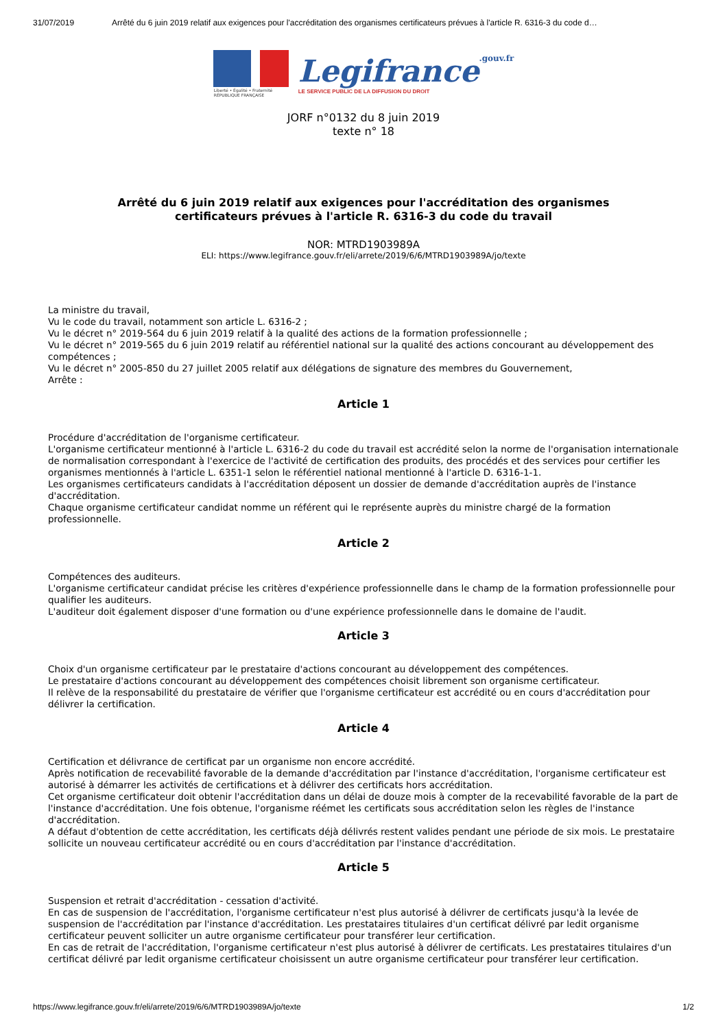31/07/2019 Arrêté du 6 juin 2019 relatif aux exigences pour l'accréditation des organismes certificateurs prévues à l'article R. 6316-3 du code d…
Liberté • Égalité • Fraternité
RÉPUBLIQUE FRANÇAISE
Legifrance.gouv.fr
LE SERVICE PUBLIC DE LA DIFFUSION DU DROIT
JORF n°0132 du 8 juin 2019
texte n° 18
Arrêté du 6 juin 2019 relatif aux exigences pour l'accréditation des organismes certificateurs prévues à l'article R. 6316-3 du code du travail
NOR: MTRD1903989A
ELI: https://www.legifrance.gouv.fr/eli/arrete/2019/6/6/MTRD1903989A/jo/texte
La ministre du travail,
Vu le code du travail, notamment son article L. 6316-2 ;
Vu le décret n° 2019-564 du 6 juin 2019 relatif à la qualité des actions de la formation professionnelle ;
Vu le décret n° 2019-565 du 6 juin 2019 relatif au référentiel national sur la qualité des actions concourant au développement des compétences ;
Vu le décret n° 2005-850 du 27 juillet 2005 relatif aux délégations de signature des membres du Gouvernement,
Arrête :
Article 1
Procédure d'accréditation de l'organisme certificateur.
L'organisme certificateur mentionné à l'article L. 6316-2 du code du travail est accrédité selon la norme de l'organisation internationale de normalisation correspondant à l'exercice de l'activité de certification des produits, des procédés et des services pour certifier les organismes mentionnés à l'article L. 6351-1 selon le référentiel national mentionné à l'article D. 6316-1-1.
Les organismes certificateurs candidats à l'accréditation déposent un dossier de demande d'accréditation auprès de l'instance d'accréditation.
Chaque organisme certificateur candidat nomme un référent qui le représente auprès du ministre chargé de la formation professionnelle.
Article 2
Compétences des auditeurs.
L'organisme certificateur candidat précise les critères d'expérience professionnelle dans le champ de la formation professionnelle pour qualifier les auditeurs.
L'auditeur doit également disposer d'une formation ou d'une expérience professionnelle dans le domaine de l'audit.
Article 3
Choix d'un organisme certificateur par le prestataire d'actions concourant au développement des compétences.
Le prestataire d'actions concourant au développement des compétences choisit librement son organisme certificateur.
Il relève de la responsabilité du prestataire de vérifier que l'organisme certificateur est accrédité ou en cours d'accréditation pour délivrer la certification.
Article 4
Certification et délivrance de certificat par un organisme non encore accrédité.
Après notification de recevabilité favorable de la demande d'accréditation par l'instance d'accréditation, l'organisme certificateur est autorisé à démarrer les activités de certifications et à délivrer des certificats hors accréditation.
Cet organisme certificateur doit obtenir l'accréditation dans un délai de douze mois à compter de la recevabilité favorable de la part de l'instance d'accréditation. Une fois obtenue, l'organisme réémet les certificats sous accréditation selon les règles de l'instance d'accréditation.
A défaut d'obtention de cette accréditation, les certificats déjà délivrés restent valides pendant une période de six mois. Le prestataire sollicite un nouveau certificateur accrédité ou en cours d'accréditation par l'instance d'accréditation.
Article 5
Suspension et retrait d'accréditation - cessation d'activité.
En cas de suspension de l'accréditation, l'organisme certificateur n'est plus autorisé à délivrer de certificats jusqu'à la levée de suspension de l'accréditation par l'instance d'accréditation. Les prestataires titulaires d'un certificat délivré par ledit organisme certificateur peuvent solliciter un autre organisme certificateur pour transférer leur certification.
En cas de retrait de l'accréditation, l'organisme certificateur n'est plus autorisé à délivrer de certificats. Les prestataires titulaires d'un certificat délivré par ledit organisme certificateur choisissent un autre organisme certificateur pour transférer leur certification.
https://www.legifrance.gouv.fr/eli/arrete/2019/6/6/MTRD1903989A/jo/texte 1/2